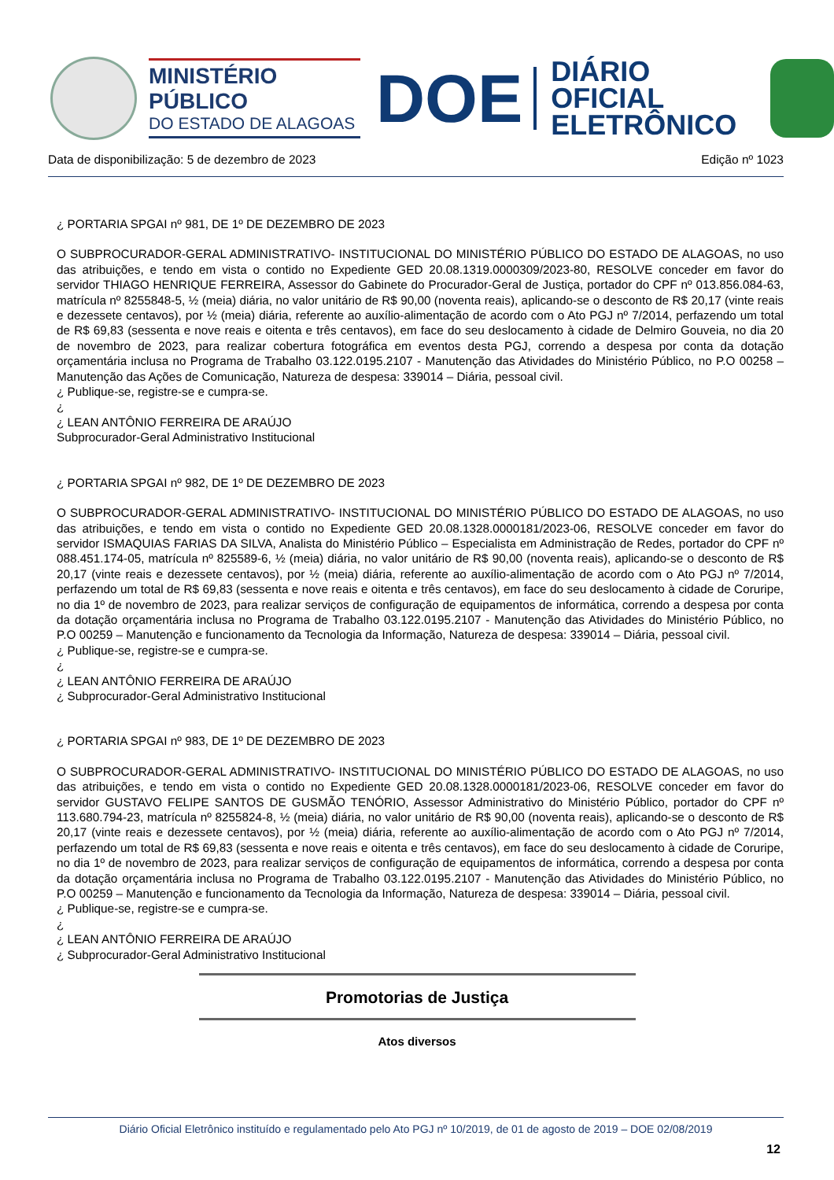MINISTÉRIO PÚBLICO
DO ESTADO DE ALAGOAS
DOE
DIÁRIO OFICIAL
ELETRÔNICO
Data de disponibilização: 5 de dezembro de 2023 Edição nº 1023
¿ PORTARIA SPGAI nº 981, DE 1º DE DEZEMBRO DE 2023
O SUBPROCURADOR-GERAL ADMINISTRATIVO- INSTITUCIONAL DO MINISTÉRIO PÚBLICO DO ESTADO DE ALAGOAS, no uso das atribuições, e tendo em vista o contido no Expediente GED 20.08.1319.0000309/2023-80, RESOLVE conceder em favor do servidor THIAGO HENRIQUE FERREIRA, Assessor do Gabinete do Procurador-Geral de Justiça, portador do CPF nº 013.856.084-63, matrícula nº 8255848-5, ½ (meia) diária, no valor unitário de R$ 90,00 (noventa reais), aplicando-se o desconto de R$ 20,17 (vinte reais e dezessete centavos), por ½ (meia) diária, referente ao auxílio-alimentação de acordo com o Ato PGJ nº 7/2014, perfazendo um total de R$ 69,83 (sessenta e nove reais e oitenta e três centavos), em face do seu deslocamento à cidade de Delmiro Gouveia, no dia 20 de novembro de 2023, para realizar cobertura fotográfica em eventos desta PGJ, correndo a despesa por conta da dotação orçamentária inclusa no Programa de Trabalho 03.122.0195.2107 - Manutenção das Atividades do Ministério Público, no P.O 00258 – Manutenção das Ações de Comunicação, Natureza de despesa: 339014 – Diária, pessoal civil.
¿ Publique-se, registre-se e cumpra-se.
¿
¿ LEAN ANTÔNIO FERREIRA DE ARAÚJO
Subprocurador-Geral Administrativo Institucional
¿ PORTARIA SPGAI nº 982, DE 1º DE DEZEMBRO DE 2023
O SUBPROCURADOR-GERAL ADMINISTRATIVO- INSTITUCIONAL DO MINISTÉRIO PÚBLICO DO ESTADO DE ALAGOAS, no uso das atribuições, e tendo em vista o contido no Expediente GED 20.08.1328.0000181/2023-06, RESOLVE conceder em favor do servidor ISMAQUIAS FARIAS DA SILVA, Analista do Ministério Público – Especialista em Administração de Redes, portador do CPF nº 088.451.174-05, matrícula nº 825589-6, ½ (meia) diária, no valor unitário de R$ 90,00 (noventa reais), aplicando-se o desconto de R$ 20,17 (vinte reais e dezessete centavos), por ½ (meia) diária, referente ao auxílio-alimentação de acordo com o Ato PGJ nº 7/2014, perfazendo um total de R$ 69,83 (sessenta e nove reais e oitenta e três centavos), em face do seu deslocamento à cidade de Coruripe, no dia 1º de novembro de 2023, para realizar serviços de configuração de equipamentos de informática, correndo a despesa por conta da dotação orçamentária inclusa no Programa de Trabalho 03.122.0195.2107 - Manutenção das Atividades do Ministério Público, no P.O 00259 – Manutenção e funcionamento da Tecnologia da Informação, Natureza de despesa: 339014 – Diária, pessoal civil.
¿ Publique-se, registre-se e cumpra-se.
¿
¿ LEAN ANTÔNIO FERREIRA DE ARAÚJO
¿ Subprocurador-Geral Administrativo Institucional
¿ PORTARIA SPGAI nº 983, DE 1º DE DEZEMBRO DE 2023
O SUBPROCURADOR-GERAL ADMINISTRATIVO- INSTITUCIONAL DO MINISTÉRIO PÚBLICO DO ESTADO DE ALAGOAS, no uso das atribuições, e tendo em vista o contido no Expediente GED 20.08.1328.0000181/2023-06, RESOLVE conceder em favor do servidor GUSTAVO FELIPE SANTOS DE GUSMÃO TENÓRIO, Assessor Administrativo do Ministério Público, portador do CPF nº 113.680.794-23, matrícula nº 8255824-8, ½ (meia) diária, no valor unitário de R$ 90,00 (noventa reais), aplicando-se o desconto de R$ 20,17 (vinte reais e dezessete centavos), por ½ (meia) diária, referente ao auxílio-alimentação de acordo com o Ato PGJ nº 7/2014, perfazendo um total de R$ 69,83 (sessenta e nove reais e oitenta e três centavos), em face do seu deslocamento à cidade de Coruripe, no dia 1º de novembro de 2023, para realizar serviços de configuração de equipamentos de informática, correndo a despesa por conta da dotação orçamentária inclusa no Programa de Trabalho 03.122.0195.2107 - Manutenção das Atividades do Ministério Público, no P.O 00259 – Manutenção e funcionamento da Tecnologia da Informação, Natureza de despesa: 339014 – Diária, pessoal civil.
¿ Publique-se, registre-se e cumpra-se.
¿
¿ LEAN ANTÔNIO FERREIRA DE ARAÚJO
¿ Subprocurador-Geral Administrativo Institucional
Promotorias de Justiça
Atos diversos
Diário Oficial Eletrônico instituído e regulamentado pelo Ato PGJ nº 10/2019, de 01 de agosto de 2019 – DOE 02/08/2019
12